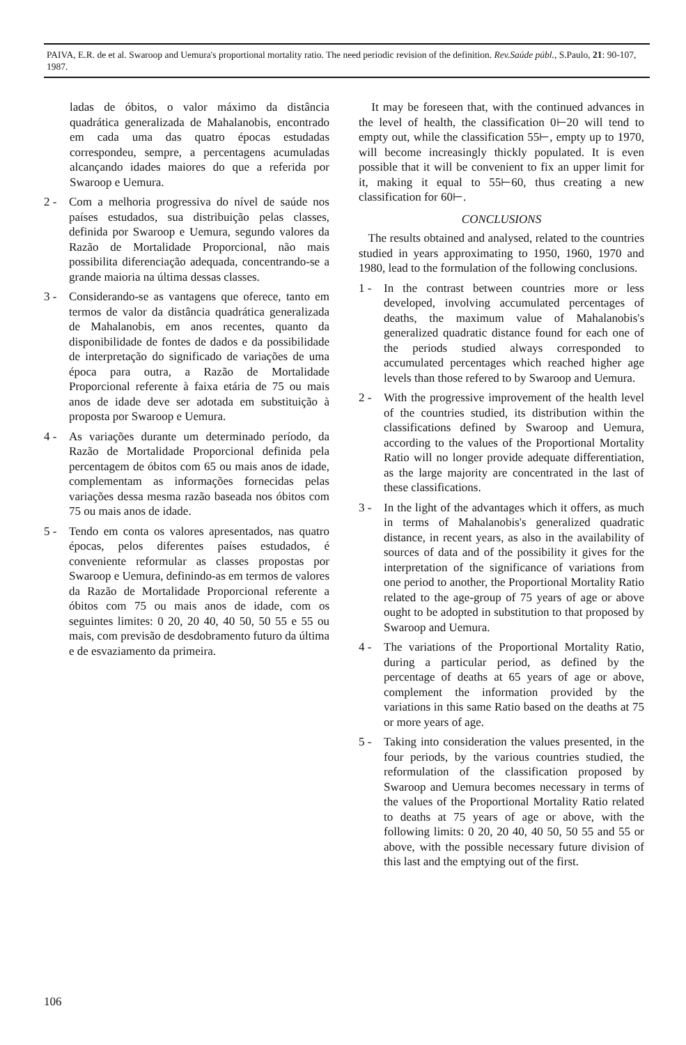PAIVA, E.R. de et al. Swaroop and Uemura's proportional mortality ratio. The need periodic revision of the definition. Rev.Saúde públ., S.Paulo, 21: 90-107, 1987.
ladas de óbitos, o valor máximo da distância quadrática generalizada de Mahalanobis, encontrado em cada uma das quatro épocas estudadas correspondeu, sempre, a percentagens acumuladas alcançando idades maiores do que a referida por Swaroop e Uemura.
2 - Com a melhoria progressiva do nível de saúde nos países estudados, sua distribuição pelas classes, definida por Swaroop e Uemura, segundo valores da Razão de Mortalidade Proporcional, não mais possibilita diferenciação adequada, concentrando-se a grande maioria na última dessas classes.
3 - Considerando-se as vantagens que oferece, tanto em termos de valor da distância quadrática generalizada de Mahalanobis, em anos recentes, quanto da disponibilidade de fontes de dados e da possibilidade de interpretação do significado de variações de uma época para outra, a Razão de Mortalidade Proporcional referente à faixa etária de 75 ou mais anos de idade deve ser adotada em substituição à proposta por Swaroop e Uemura.
4 - As variações durante um determinado período, da Razão de Mortalidade Proporcional definida pela percentagem de óbitos com 65 ou mais anos de idade, complementam as informações fornecidas pelas variações dessa mesma razão baseada nos óbitos com 75 ou mais anos de idade.
5 - Tendo em conta os valores apresentados, nas quatro épocas, pelos diferentes países estudados, é conveniente reformular as classes propostas por Swaroop e Uemura, definindo-as em termos de valores da Razão de Mortalidade Proporcional referente a óbitos com 75 ou mais anos de idade, com os seguintes limites: 0 20, 20 40, 40 50, 50 55 e 55 ou mais, com previsão de desdobramento futuro da última e de esvaziamento da primeira.
It may be foreseen that, with the continued advances in the level of health, the classification 0⊢20 will tend to empty out, while the classification 55⊢, empty up to 1970, will become increasingly thickly populated. It is even possible that it will be convenient to fix an upper limit for it, making it equal to 55⊢60, thus creating a new classification for 60⊢.
CONCLUSIONS
The results obtained and analysed, related to the countries studied in years approximating to 1950, 1960, 1970 and 1980, lead to the formulation of the following conclusions.
1 - In the contrast between countries more or less developed, involving accumulated percentages of deaths, the maximum value of Mahalanobis's generalized quadratic distance found for each one of the periods studied always corresponded to accumulated percentages which reached higher age levels than those refered to by Swaroop and Uemura.
2 - With the progressive improvement of the health level of the countries studied, its distribution within the classifications defined by Swaroop and Uemura, according to the values of the Proportional Mortality Ratio will no longer provide adequate differentiation, as the large majority are concentrated in the last of these classifications.
3 - In the light of the advantages which it offers, as much in terms of Mahalanobis's generalized quadratic distance, in recent years, as also in the availability of sources of data and of the possibility it gives for the interpretation of the significance of variations from one period to another, the Proportional Mortality Ratio related to the age-group of 75 years of age or above ought to be adopted in substitution to that proposed by Swaroop and Uemura.
4 - The variations of the Proportional Mortality Ratio, during a particular period, as defined by the percentage of deaths at 65 years of age or above, complement the information provided by the variations in this same Ratio based on the deaths at 75 or more years of age.
5 - Taking into consideration the values presented, in the four periods, by the various countries studied, the reformulation of the classification proposed by Swaroop and Uemura becomes necessary in terms of the values of the Proportional Mortality Ratio related to deaths at 75 years of age or above, with the following limits: 0 20, 20 40, 40 50, 50 55 and 55 or above, with the possible necessary future division of this last and the emptying out of the first.
106